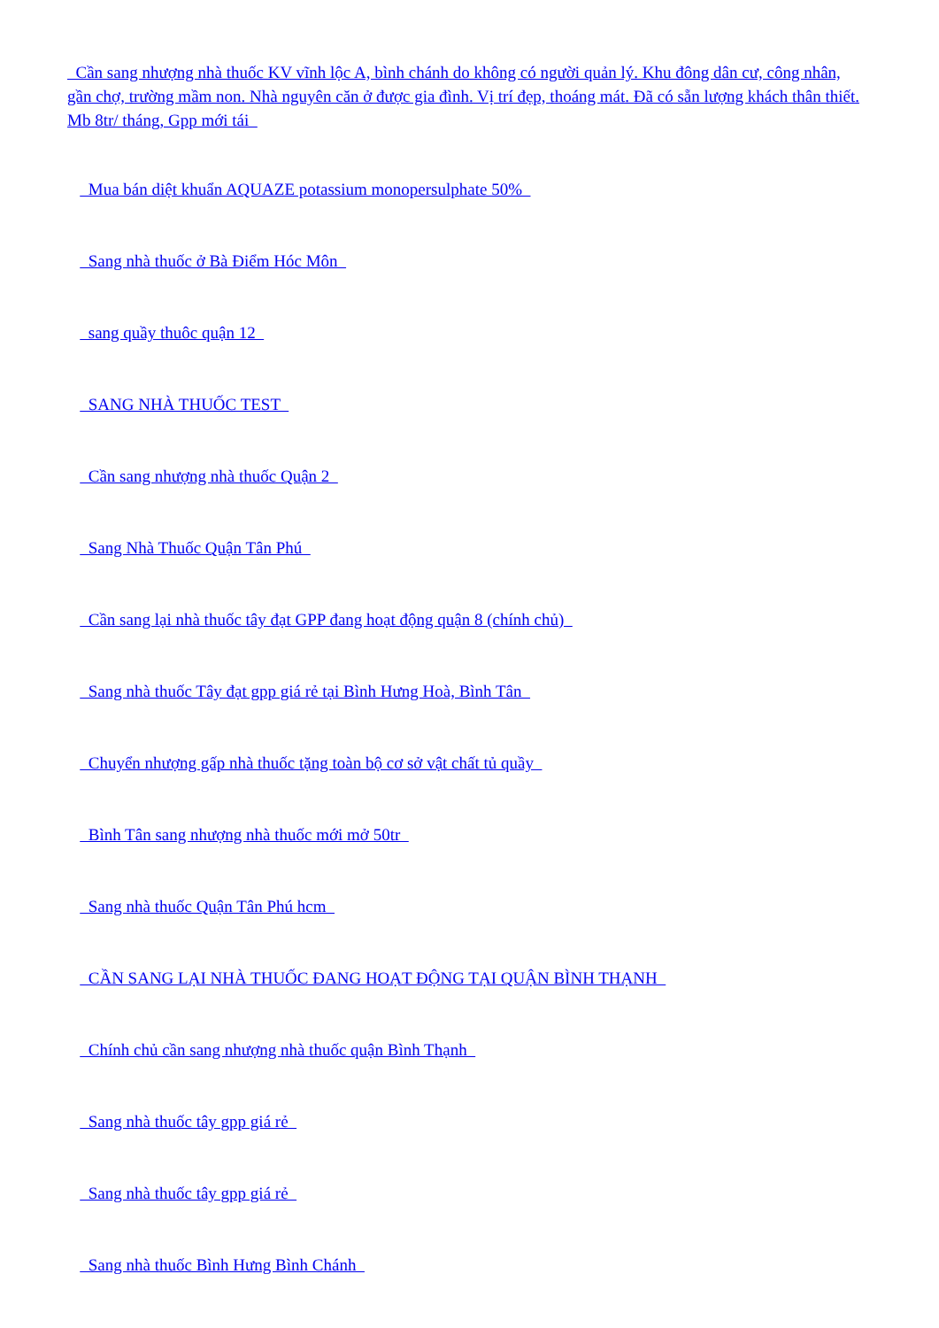Cần sang nhượng nhà thuốc KV vĩnh lộc A, bình chánh do không có người quản lý. Khu đông dân cư, công nhân, gần chợ, trường mầm non. Nhà nguyên căn ở được gia đình. Vị trí đẹp, thoáng mát. Đã có sẵn lượng khách thân thiết. Mb 8tr/ tháng, Gpp mới tái
Mua bán diệt khuẩn AQUAZE potassium monopersulphate 50%
Sang nhà thuốc ở Bà Điểm Hóc Môn
sang quầy thuôc quận 12
SANG NHÀ THUỐC TEST
Cần sang nhượng nhà thuốc Quận 2
Sang Nhà Thuốc Quận Tân Phú
Cần sang lại nhà thuốc tây đạt GPP đang hoạt động quận 8 (chính chủ)
Sang nhà thuốc Tây đạt gpp giá rẻ tại Bình Hưng Hoà, Bình Tân
Chuyển nhượng gấp nhà thuốc tặng toàn bộ cơ sở vật chất tủ quầy
Bình Tân sang nhượng nhà thuốc mới mở 50tr
Sang nhà thuốc Quận Tân Phú hcm
CẦN SANG LẠI NHÀ THUỐC ĐANG HOẠT ĐỘNG TẠI QUẬN BÌNH THẠNH
Chính chủ cần sang nhượng nhà thuốc quận Bình Thạnh
Sang nhà thuốc tây gpp giá rẻ
Sang nhà thuốc tây gpp giá rẻ
Sang nhà thuốc Bình Hưng Bình Chánh